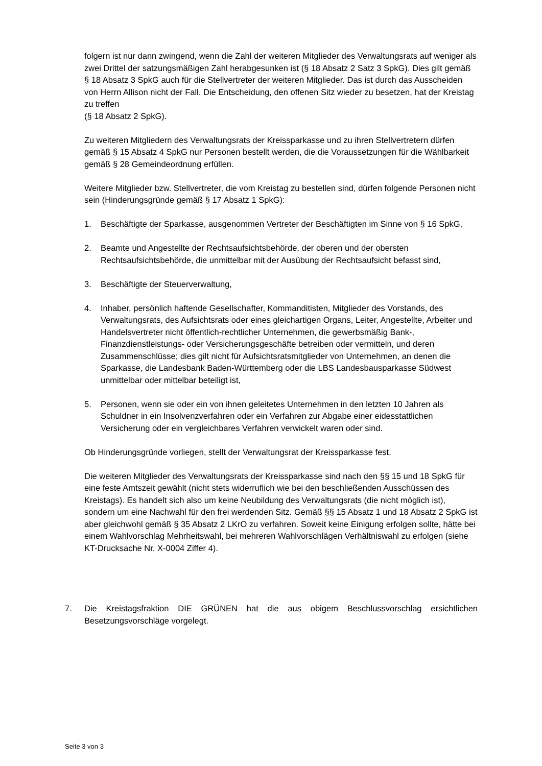folgern ist nur dann zwingend, wenn die Zahl der weiteren Mitglieder des Verwaltungs­rats auf weniger als zwei Drittel der satzungsmäßigen Zahl herabgesunken ist (§ 18 Absatz 2 Satz 3 SpkG). Dies gilt gemäß § 18 Absatz 3 SpkG auch für die Stellvertreter der weiteren Mitglieder. Das ist durch das Ausscheiden von Herrn Allison nicht der Fall. Die Entscheidung, den offenen Sitz wieder zu besetzen, hat der Kreistag zu treffen
(§ 18 Absatz 2 SpkG).
Zu weiteren Mitgliedern des Verwaltungsrats der Kreissparkasse und zu ihren Stellver­tretern dürfen gemäß § 15 Absatz 4 SpkG nur Personen bestellt werden, die die Vo­raussetzungen für die Wählbarkeit gemäß § 28 Gemeindeordnung erfüllen.
Weitere Mitglieder bzw. Stellvertreter, die vom Kreistag zu bestellen sind, dürfen fol­gende Personen nicht sein (Hinderungsgründe gemäß § 17 Absatz 1 SpkG):
1. Beschäftigte der Sparkasse, ausgenommen Vertreter der Beschäftigten im Sinne von § 16 SpkG,
2. Beamte und Angestellte der Rechtsaufsichtsbehörde, der oberen und der obersten Rechtsaufsichtsbehörde, die unmittelbar mit der Ausübung der Rechtsaufsicht be­fasst sind,
3. Beschäftigte der Steuerverwaltung,
4. Inhaber, persönlich haftende Gesellschafter, Kommanditisten, Mitglieder des Vor­stands, des Verwaltungsrats, des Aufsichtsrats oder eines gleichartigen Organs, Lei­ter, Angestellte, Arbeiter und Handelsvertreter nicht öffentlich-rechtlicher Unterneh­men, die gewerbsmäßig Bank-, Finanzdienstleistungs- oder Versicherungsgeschäfte betreiben oder vermitteln, und deren Zusammenschlüsse; dies gilt nicht für Auf­sichtsratsmitglieder von Unternehmen, an denen die Sparkasse, die Landesbank Baden-Württemberg oder die LBS Landesbausparkasse Südwest unmittelbar oder mittelbar beteiligt ist,
5. Personen, wenn sie oder ein von ihnen geleitetes Unternehmen in den letzten 10 Jahren als Schuldner in ein Insolvenzverfahren oder ein Verfahren zur Abgabe einer eidesstattlichen Versicherung oder ein vergleichbares Verfahren verwickelt wa­ren oder sind.
Ob Hinderungsgründe vorliegen, stellt der Verwaltungsrat der Kreissparkasse fest.
Die weiteren Mitglieder des Verwaltungsrats der Kreissparkasse sind nach den §§ 15 und 18 SpkG für eine feste Amtszeit gewählt (nicht stets widerruflich wie bei den be­schließenden Ausschüssen des Kreistags). Es handelt sich also um keine Neubildung des Verwaltungsrats (die nicht möglich ist), sondern um eine Nachwahl für den frei wer­denden Sitz. Gemäß §§ 15 Absatz 1 und 18 Absatz 2 SpkG ist aber gleichwohl gemäß § 35 Absatz 2 LKrO zu verfahren. Soweit keine Einigung erfolgen sollte, hätte bei einem Wahlvorschlag Mehrheitswahl, bei mehreren Wahlvorschlägen Verhältniswahl zu erfol­gen (siehe KT-Drucksache Nr. X-0004 Ziffer 4).
7. Die Kreistagsfraktion DIE GRÜNEN hat die aus obigem Beschlussvorschlag ersichtli­chen Besetzungsvorschläge vorgelegt.
Seite 3 von 3